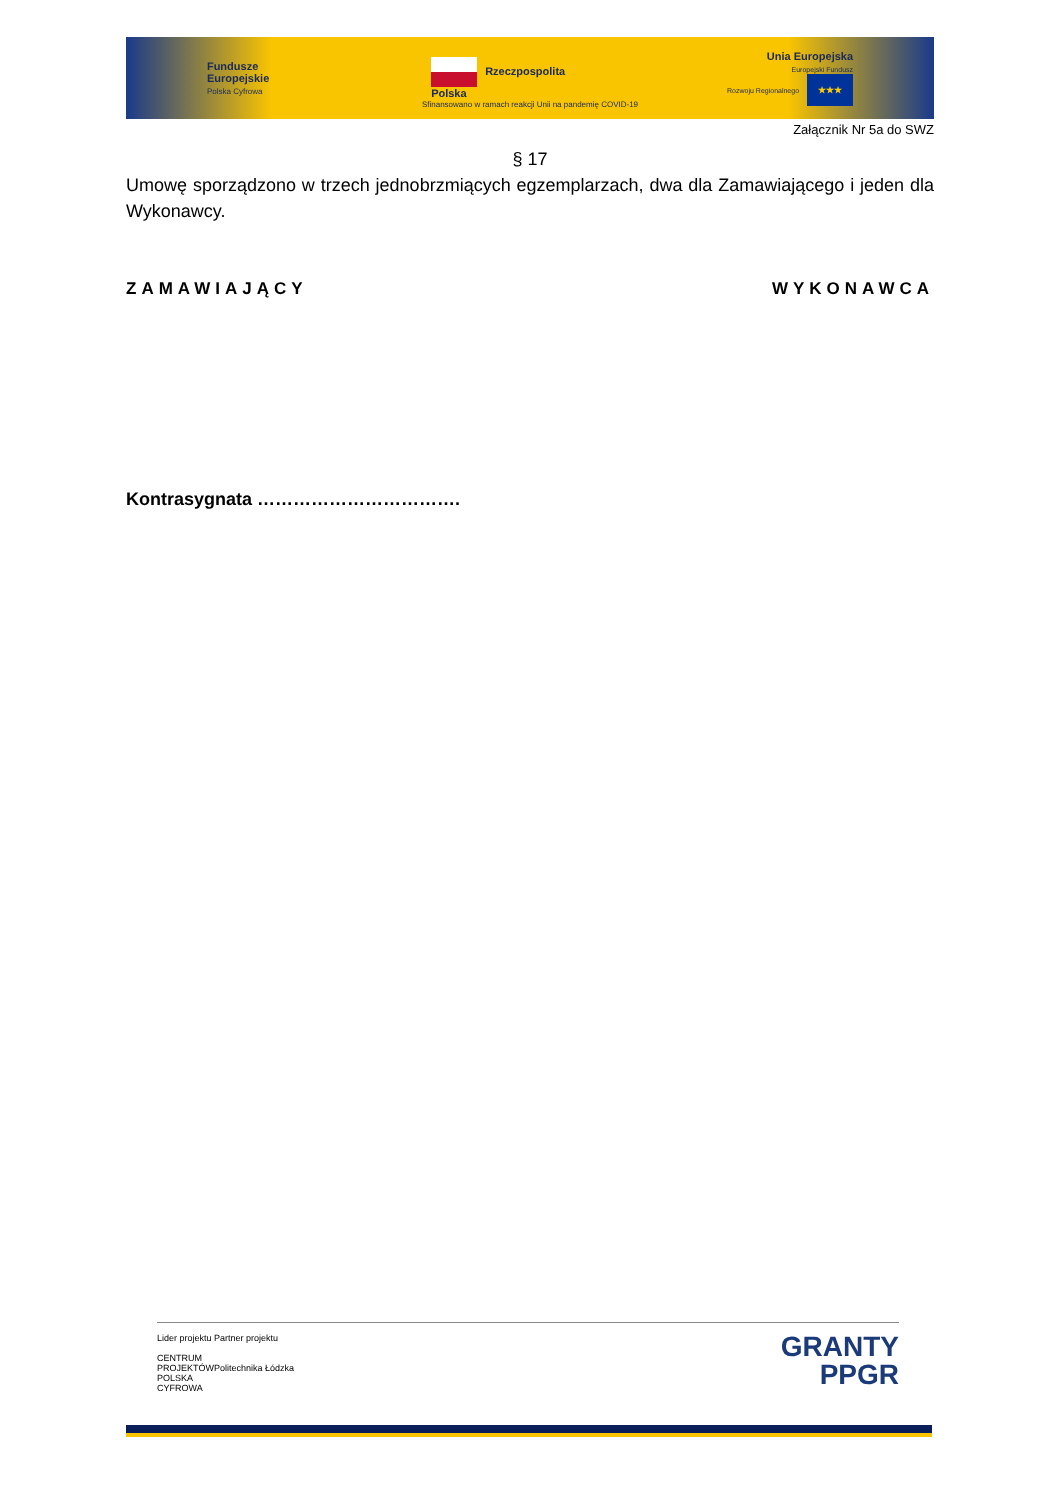Fundusze
Europejskie
Polska Cyfrowa
Rzeczpospolita
Polska
Unia Europejska
Europejski Fundusz
Rozwoju Regionalnego ★★★
Sfinansowano w ramach reakcji Unii na pandemię COVID-19
Załącznik Nr 5a do SWZ
§ 17
Umowę sporządzono w trzech jednobrzmiących egzemplarzach, dwa dla Zamawiającego i jeden dla Wykonawcy.
ZAMAWIAJĄCY WYKONAWCA
Kontrasygnata …………………………….
Lider projektu
CENTRUM
PROJEKTÓW
POLSKA
CYFROWA
Partner projektu
Politechnika Łódzka
GRANTY
PPGR